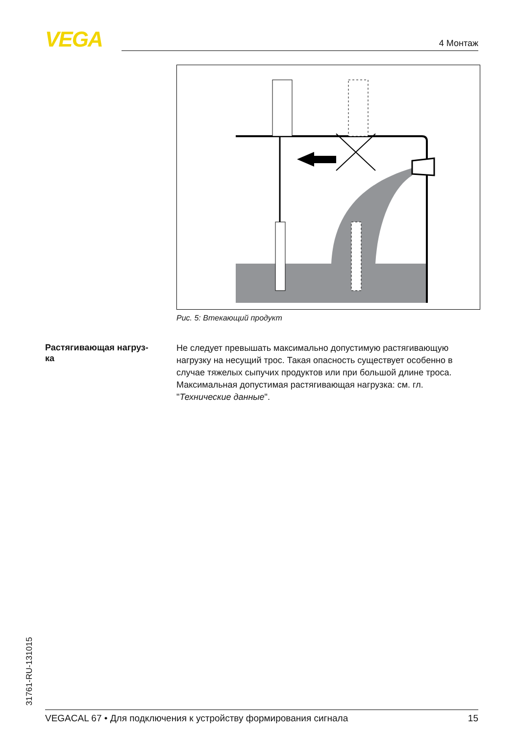VEGA 4 Монтаж
Рис. 5: Втекающий продукт
Растягивающая нагруз-
ка
Не следует превышать максимально допустимую растягивающую нагрузку на несущий трос. Такая опасность существует особенно в случае тяжелых сыпучих продуктов или при большой длине троса. Максимальная допустимая растягивающая нагрузка: см. гл. "Технические данные".
31761-RU-131015 VEGACAL 67 • Для подключения к устройству формирования сигнала 15